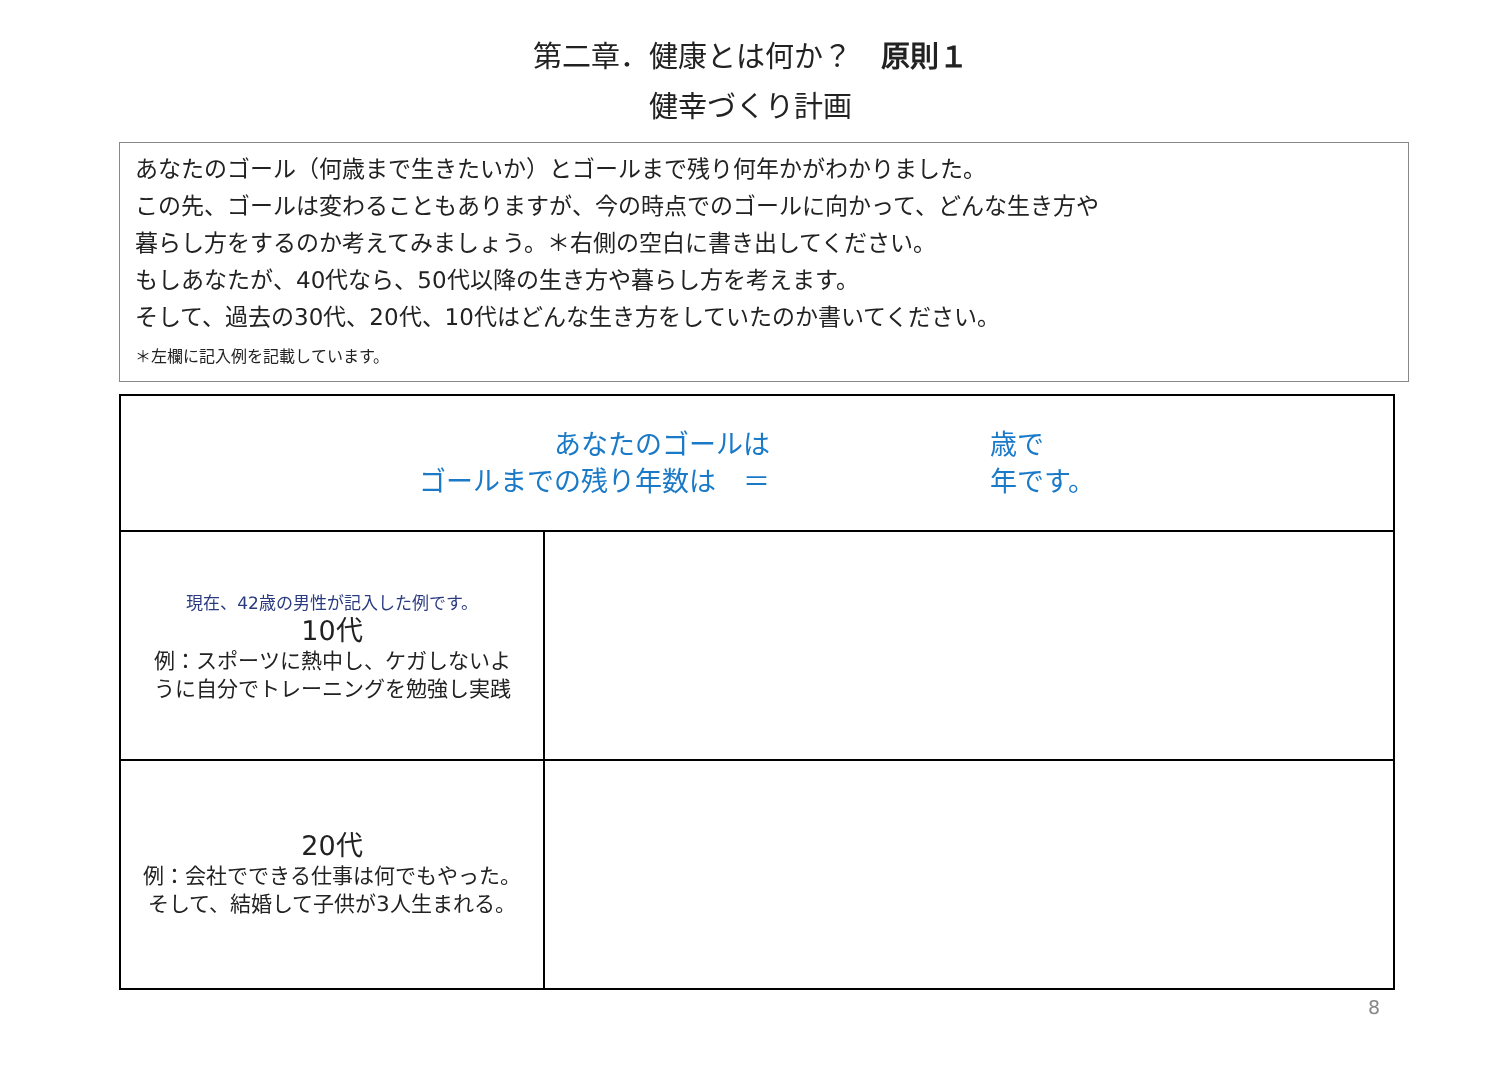第二章．健康とは何か？　原則１
健幸づくり計画
あなたのゴール（何歳まで生きたいか）とゴールまで残り何年かがわかりました。
この先、ゴールは変わることもありますが、今の時点でのゴールに向かって、どんな生き方や
暮らし方をするのか考えてみましょう。＊右側の空白に書き出してください。
もしあなたが、40代なら、50代以降の生き方や暮らし方を考えます。
そして、過去の30代、20代、10代はどんな生き方をしていたのか書いてください。
＊左欄に記入例を記載しています。
| あなたのゴールは ゴールまでの残り年数は ＝ 歳で 年です。 | |
| 現在、42歳の男性が記入した例です。 10代 例：スポーツに熱中し、ケガしないよ うに自分でトレーニングを勉強し実践 | |
| 20代 例：会社でできる仕事は何でもやった。 そして、結婚して子供が3人生まれる。 | |
8